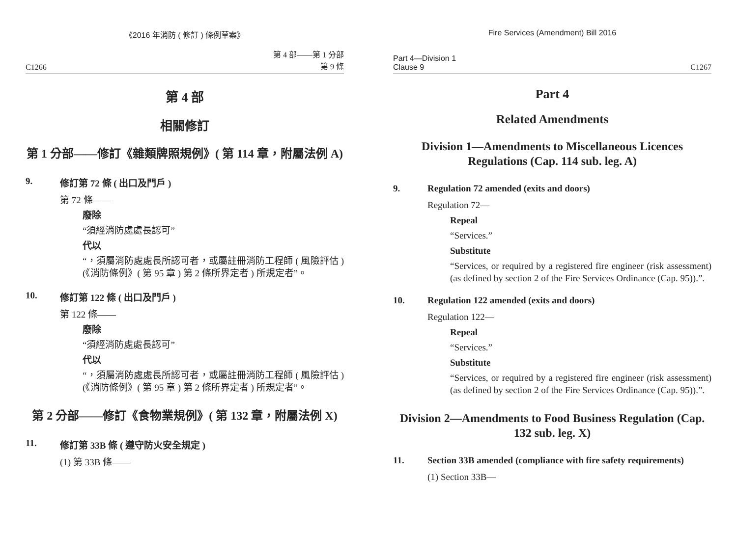《2016 年消防 ( 修訂 ) 條例草案》
C1266 第 4 部——第 1 分部
第 9 條
第 4 部
相關修訂
第 1 分部——修訂《雜類牌照規例》( 第 114 章，附屬法例 A)
9. 修訂第 72 條 ( 出口及門戶 )
第 72 條——
廢除
“須經消防處處長認可”
代以
“，須屬消防處處長所認可者，或屬註冊消防工程師 ( 風險評估 ) (《消防條例》( 第 95 章 ) 第 2 條所界定者 ) 所規定者”。
10. 修訂第 122 條 ( 出口及門戶 )
第 122 條——
廢除
“須經消防處處長認可”
代以
“，須屬消防處處長所認可者，或屬註冊消防工程師 ( 風險評估 )(《消防條例》( 第 95 章 ) 第 2 條所界定者 ) 所規定者”。
第 2 分部——修訂《食物業規例》( 第 132 章，附屬法例 X)
11. 修訂第 33B 條 ( 遵守防火安全規定 )
(1) 第 33B 條——
Fire Services (Amendment) Bill 2016
Part 4—Division 1
Clause 9 C1267
Part 4
Related Amendments
Division 1—Amendments to Miscellaneous Licences Regulations (Cap. 114 sub. leg. A)
9. Regulation 72 amended (exits and doors)
Regulation 72—
Repeal
“Services.”
Substitute
“Services, or required by a registered fire engineer (risk assessment) (as defined by section 2 of the Fire Services Ordinance (Cap. 95)).”.
10. Regulation 122 amended (exits and doors)
Regulation 122—
Repeal
“Services.”
Substitute
“Services, or required by a registered fire engineer (risk assessment) (as defined by section 2 of the Fire Services Ordinance (Cap. 95)).”.
Division 2—Amendments to Food Business Regulation (Cap. 132 sub. leg. X)
11. Section 33B amended (compliance with fire safety requirements)
(1) Section 33B—